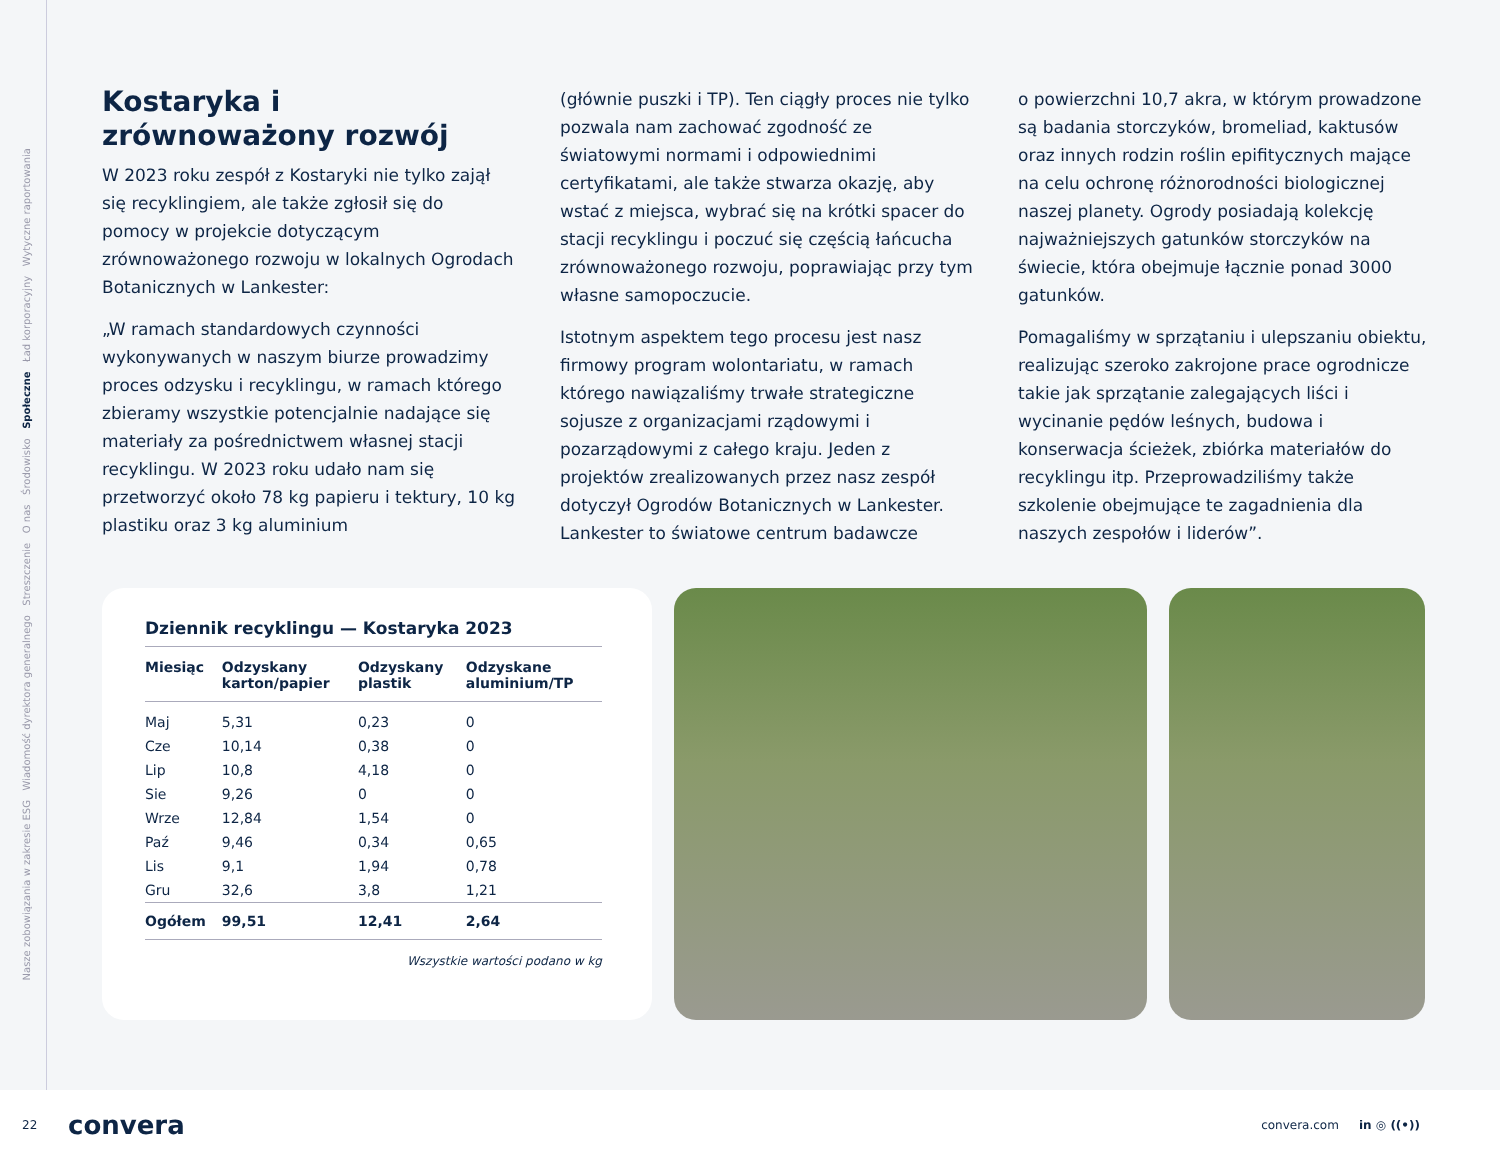Nasze zobowiązania w zakresie ESG Wiadomość dyrektora generalnego Streszczenie O nas Środowisko Społeczne Ład korporacyjny Wytyczne raportowania
Kostaryka i zrównoważony rozwój
W 2023 roku zespół z Kostaryki nie tylko zajął się recyklingiem, ale także zgłosił się do pomocy w projekcie dotyczącym zrównoważonego rozwoju w lokalnych Ogrodach Botanicznych w Lankester:
„W ramach standardowych czynności wykonywanych w naszym biurze prowadzimy proces odzysku i recyklingu, w ramach którego zbieramy wszystkie potencjalnie nadające się materiały za pośrednictwem własnej stacji recyklingu. W 2023 roku udało nam się przetworzyć około 78 kg papieru i tektury, 10 kg plastiku oraz 3 kg aluminium
(głównie puszki i TP). Ten ciągły proces nie tylko pozwala nam zachować zgodność ze światowymi normami i odpowiednimi certyfikatami, ale także stwarza okazję, aby wstać z miejsca, wybrać się na krótki spacer do stacji recyklingu i poczuć się częścią łańcucha zrównoważonego rozwoju, poprawiając przy tym własne samopoczucie.
Istotnym aspektem tego procesu jest nasz firmowy program wolontariatu, w ramach którego nawiązaliśmy trwałe strategiczne sojusze z organizacjami rządowymi i pozarządowymi z całego kraju. Jeden z projektów zrealizowanych przez nasz zespół dotyczył Ogrodów Botanicznych w Lankester. Lankester to światowe centrum badawcze
o powierzchni 10,7 akra, w którym prowadzone są badania storczyków, bromeliad, kaktusów oraz innych rodzin roślin epifitycznych mające na celu ochronę różnorodności biologicznej naszej planety. Ogrody posiadają kolekcję najważniejszych gatunków storczyków na świecie, która obejmuje łącznie ponad 3000 gatunków.
Pomagaliśmy w sprzątaniu i ulepszaniu obiektu, realizując szeroko zakrojone prace ogrodnicze takie jak sprzątanie zalegających liści i wycinanie pędów leśnych, budowa i konserwacja ścieżek, zbiórka materiałów do recyklingu itp. Przeprowadziliśmy także szkolenie obejmujące te zagadnienia dla naszych zespołów i liderów”.
Dziennik recyklingu — Kostaryka 2023
| Miesiąc | Odzyskany karton/papier | Odzyskany plastik | Odzyskane aluminium/TP |
| --- | --- | --- | --- |
| Maj | 5,31 | 0,23 | 0 |
| Cze | 10,14 | 0,38 | 0 |
| Lip | 10,8 | 4,18 | 0 |
| Sie | 9,26 | 0 | 0 |
| Wrze | 12,84 | 1,54 | 0 |
| Paź | 9,46 | 0,34 | 0,65 |
| Lis | 9,1 | 1,94 | 0,78 |
| Gru | 32,6 | 3,8 | 1,21 |
| Ogółem | 99,51 | 12,41 | 2,64 |
Wszystkie wartości podano w kg
22 convera convera.com in ◎ ((•))